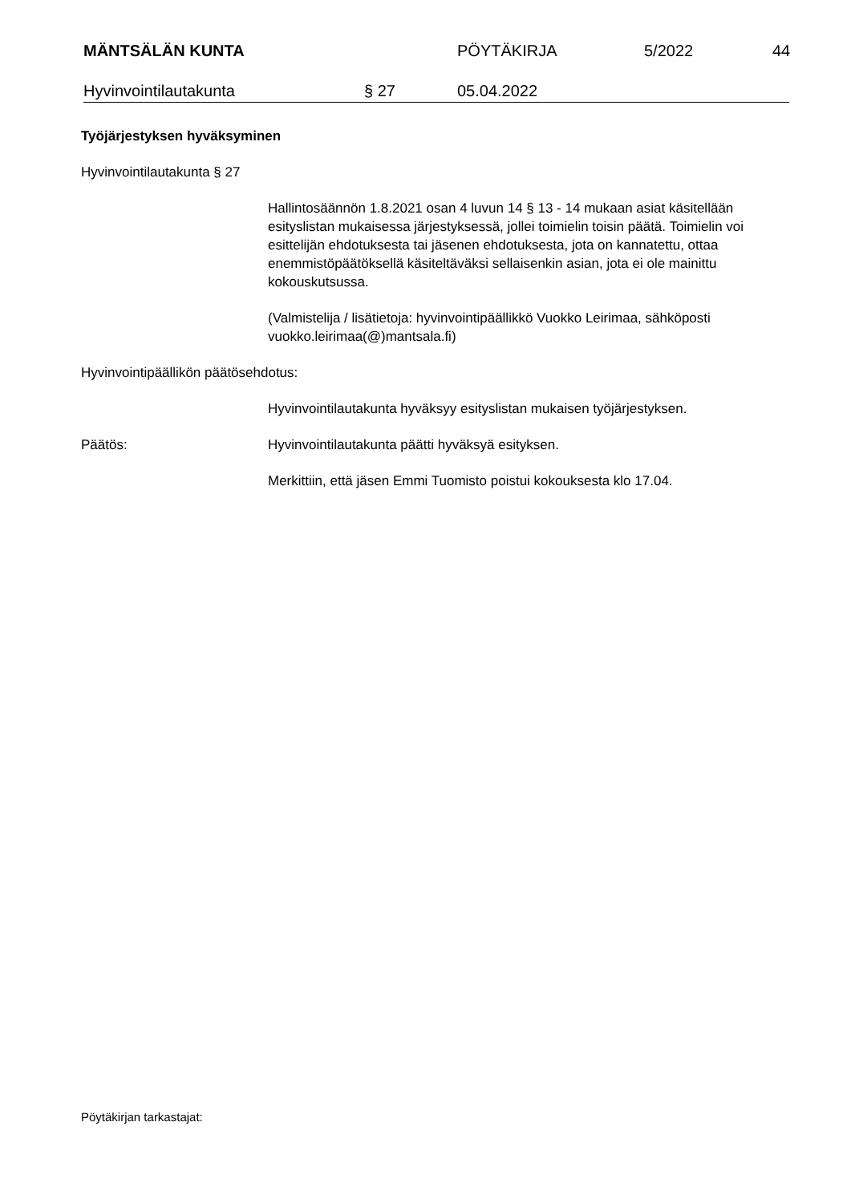MÄNTSÄLÄN KUNTA PÖYTÄKIRJA 5/2022 44
Hyvinvointilautakunta § 27 05.04.2022
Työjärjestyksen hyväksyminen
Hyvinvointilautakunta § 27
Hallintosäännön 1.8.2021 osan 4 luvun 14 § 13 - 14 mukaan asiat käsitellään esityslistan mukaisessa järjestyksessä, jollei toimielin toisin päätä. Toimielin voi esittelijän ehdotuksesta tai jäsenen ehdotuksesta, jota on kannatettu, ottaa enemmistöpäätöksellä käsiteltäväksi sellaisenkin asian, jota ei ole mainittu kokouskutsussa.
(Valmistelija / lisätietoja: hyvinvointipäällikkö Vuokko Leirimaa, sähköposti vuokko.leirimaa(@)mantsala.fi)
Hyvinvointipäällikön päätösehdotus:
Hyvinvointilautakunta hyväksyy esityslistan mukaisen työjärjestyksen.
Päätös: Hyvinvointilautakunta päätti hyväksyä esityksen.
Merkittiin, että jäsen Emmi Tuomisto poistui kokouksesta klo 17.04.
Pöytäkirjan tarkastajat: